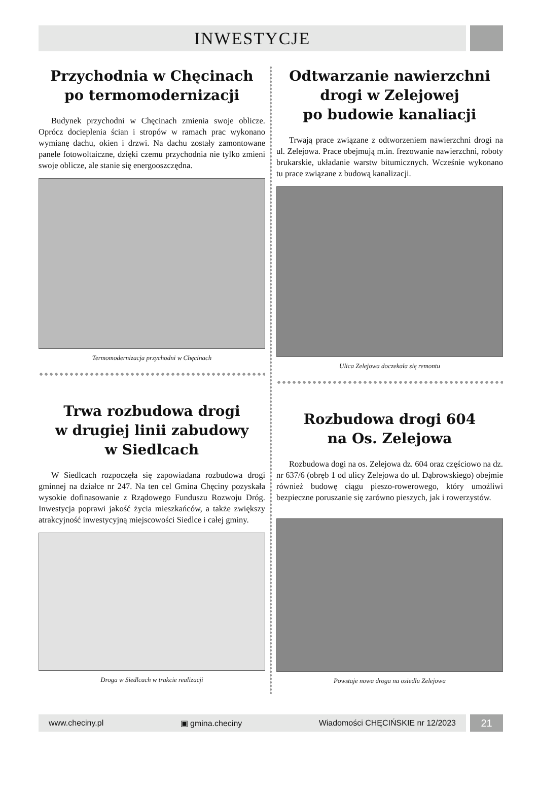INWESTYCJE
Przychodnia w Chęcinach
po termomodernizacji
Budynek przychodni w Chęcinach zmienia swoje oblicze. Oprócz docieplenia ścian i stropów w ramach prac wykonano wymianę dachu, okien i drzwi. Na dachu zostały zamontowane panele fotowoltaiczne, dzięki czemu przychodnia nie tylko zmieni swoje oblicze, ale stanie się energooszczędna.
Termomodernizacja przychodni w Chęcinach
Trwa rozbudowa drogi
w drugiej linii zabudowy
w Siedlcach
W Siedlcach rozpoczęła się zapowiadana rozbudowa drogi gminnej na działce nr 247. Na ten cel Gmina Chęciny pozyskała wysokie dofinasowanie z Rządowego Funduszu Rozwoju Dróg. Inwestycja poprawi jakość życia mieszkańców, a także zwiększy atrakcyjność inwestycyjną miejscowości Siedlce i całej gminy.
Droga w Siedlcach w trakcie realizacji
Odtwarzanie nawierzchni
drogi w Zelejowej
po budowie kanaliacji
Trwają prace związane z odtworzeniem nawierzchni drogi na ul. Zelejowa. Prace obejmują m.in. frezowanie nawierzchni, roboty brukarskie, układanie warstw bitumicznych. Wcześnie wykonano tu prace związane z budową kanalizacji.
Ulica Zelejowa doczekała się remontu
Rozbudowa drogi 604
na Os. Zelejowa
Rozbudowa dogi na os. Zelejowa dz. 604 oraz częściowo na dz. nr 637/6 (obręb 1 od ulicy Zelejowa do ul. Dąbrowskiego) obejmie również budowę ciągu pieszo-rowerowego, który umożliwi bezpieczne poruszanie się zarówno pieszych, jak i rowerzystów.
Powstaje nowa droga na osiedlu Zelejowa
www.checiny.pl ▣ gmina.checiny Wiadomości CHĘCIŃSKIE nr 12/2023
21